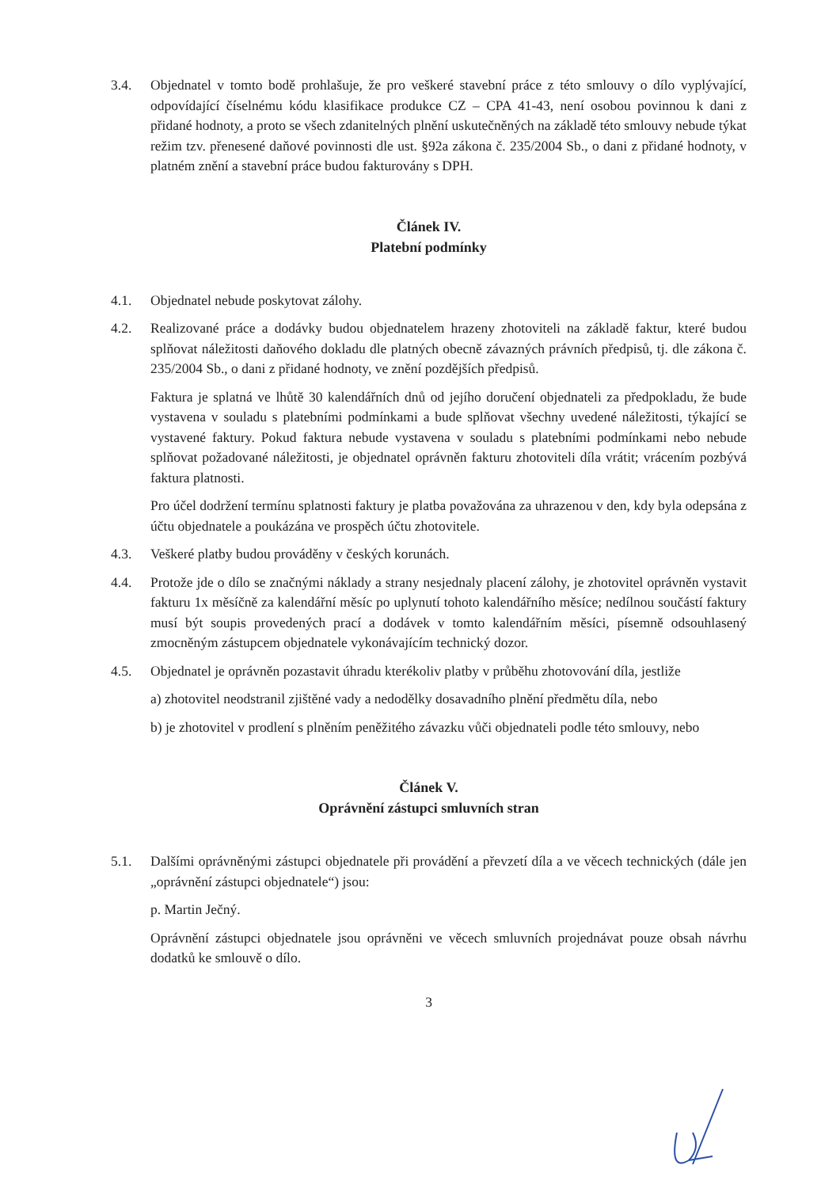3.4. Objednatel v tomto bodě prohlašuje, že pro veškeré stavební práce z této smlouvy o dílo vyplývající, odpovídající číselnému kódu klasifikace produkce CZ – CPA 41-43, není osobou povinnou k dani z přidané hodnoty, a proto se všech zdanitelných plnění uskutečněných na základě této smlouvy nebude týkat režim tzv. přenesené daňové povinnosti dle ust. §92a zákona č. 235/2004 Sb., o dani z přidané hodnoty, v platném znění a stavební práce budou fakturovány s DPH.
Článek IV.
Platební podmínky
4.1. Objednatel nebude poskytovat zálohy.
4.2. Realizované práce a dodávky budou objednatelem hrazeny zhotoviteli na základě faktur, které budou splňovat náležitosti daňového dokladu dle platných obecně závazných právních předpisů, tj. dle zákona č. 235/2004 Sb., o dani z přidané hodnoty, ve znění pozdějších předpisů.
Faktura je splatná ve lhůtě 30 kalendářních dnů od jejího doručení objednateli za předpokladu, že bude vystavena v souladu s platebními podmínkami a bude splňovat všechny uvedené náležitosti, týkající se vystavené faktury. Pokud faktura nebude vystavena v souladu s platebními podmínkami nebo nebude splňovat požadované náležitosti, je objednatel oprávněn fakturu zhotoviteli díla vrátit; vrácením pozbývá faktura platnosti.
Pro účel dodržení termínu splatnosti faktury je platba považována za uhrazenou v den, kdy byla odepsána z účtu objednatele a poukázána ve prospěch účtu zhotovitele.
4.3. Veškeré platby budou prováděny v českých korunách.
4.4. Protože jde o dílo se značnými náklady a strany nesjednaly placení zálohy, je zhotovitel oprávněn vystavit fakturu 1x měsíčně za kalendářní měsíc po uplynutí tohoto kalendářního měsíce; nedílnou součástí faktury musí být soupis provedených prací a dodávek v tomto kalendářním měsíci, písemně odsouhlasený zmocněným zástupcem objednatele vykonávajícím technický dozor.
4.5. Objednatel je oprávněn pozastavit úhradu kterékoliv platby v průběhu zhotovování díla, jestliže
a) zhotovitel neodstranil zjištěné vady a nedodělky dosavadního plnění předmětu díla, nebo
b) je zhotovitel v prodlení s plněním peněžitého závazku vůči objednateli podle této smlouvy, nebo
Článek V.
Oprávnění zástupci smluvních stran
5.1. Dalšími oprávněnými zástupci objednatele při provádění a převzetí díla a ve věcech technických (dále jen „oprávnění zástupci objednatele“) jsou:
p. Martin Ječný.
Oprávnění zástupci objednatele jsou oprávněni ve věcech smluvních projednávat pouze obsah návrhu dodatků ke smlouvě o dílo.
3